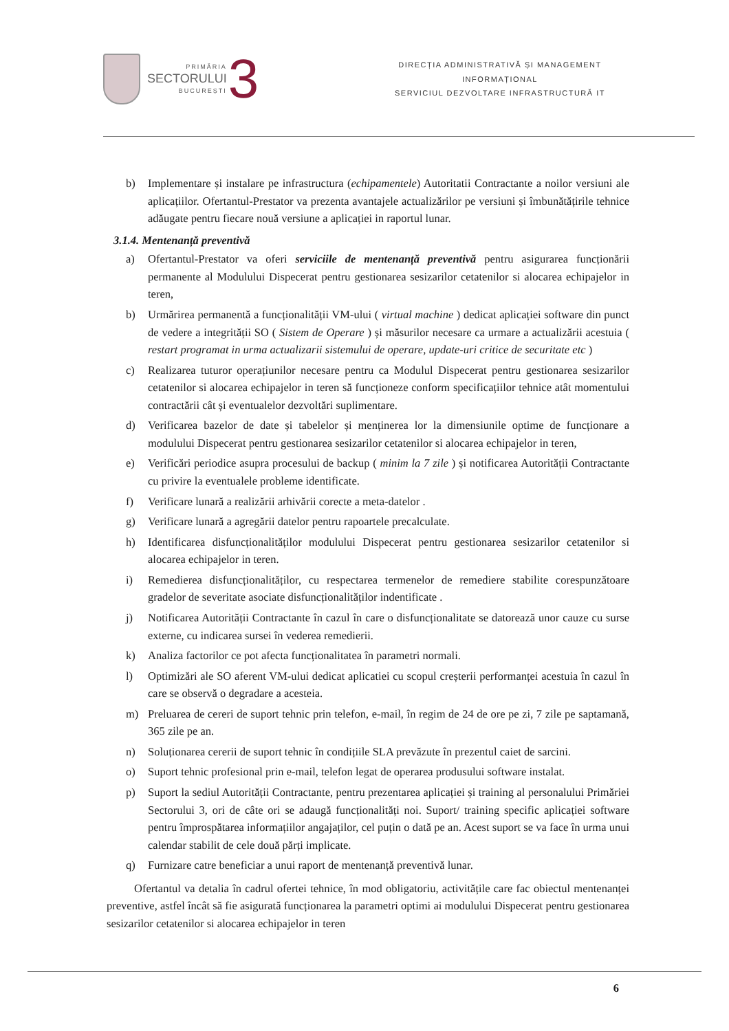PRIMĂRIA
SECTORULUI
BUCUREȘTI
3
DIRECȚIA ADMINISTRATIVĂ ȘI MANAGEMENT
INFORMAȚIONAL
SERVICIUL DEZVOLTARE INFRASTRUCTURĂ IT
b) Implementare și instalare pe infrastructura (echipamentele) Autoritatii Contractante a noilor versiuni ale aplicațiilor. Ofertantul-Prestator va prezenta avantajele actualizărilor pe versiuni și îmbunătățirile tehnice adăugate pentru fiecare nouă versiune a aplicației in raportul lunar.
3.1.4. Mentenanță preventivă
a) Ofertantul-Prestator va oferi serviciile de mentenanță preventivă pentru asigurarea funcționării permanente al Modulului Dispecerat pentru gestionarea sesizarilor cetatenilor si alocarea echipajelor in teren,
b) Urmărirea permanentă a funcționalității VM-ului ( virtual machine ) dedicat aplicației software din punct de vedere a integrității SO ( Sistem de Operare ) și măsurilor necesare ca urmare a actualizării acestuia ( restart programat in urma actualizarii sistemului de operare, update-uri critice de securitate etc )
c) Realizarea tuturor operațiunilor necesare pentru ca Modulul Dispecerat pentru gestionarea sesizarilor cetatenilor si alocarea echipajelor in teren să funcționeze conform specificațiilor tehnice atât momentului contractării cât și eventualelor dezvoltări suplimentare.
d) Verificarea bazelor de date și tabelelor și menținerea lor la dimensiunile optime de funcționare a modulului Dispecerat pentru gestionarea sesizarilor cetatenilor si alocarea echipajelor in teren,
e) Verificări periodice asupra procesului de backup ( minim la 7 zile ) și notificarea Autorității Contractante cu privire la eventualele probleme identificate.
f) Verificare lunară a realizării arhivării corecte a meta-datelor .
g) Verificare lunară a agregării datelor pentru rapoartele precalculate.
h) Identificarea disfuncționalităților modulului Dispecerat pentru gestionarea sesizarilor cetatenilor si alocarea echipajelor in teren.
i) Remedierea disfuncționalităților, cu respectarea termenelor de remediere stabilite corespunzătoare gradelor de severitate asociate disfuncționalităților indentificate .
j) Notificarea Autorității Contractante în cazul în care o disfuncționalitate se datorează unor cauze cu surse externe, cu indicarea sursei în vederea remedierii.
k) Analiza factorilor ce pot afecta funcționalitatea în parametri normali.
l) Optimizări ale SO aferent VM-ului dedicat aplicatiei cu scopul creșterii performanței acestuia în cazul în care se observă o degradare a acesteia.
m) Preluarea de cereri de suport tehnic prin telefon, e-mail, în regim de 24 de ore pe zi, 7 zile pe saptamană, 365 zile pe an.
n) Soluționarea cererii de suport tehnic în condițiile SLA prevăzute în prezentul caiet de sarcini.
o) Suport tehnic profesional prin e-mail, telefon legat de operarea produsului software instalat.
p) Suport la sediul Autorității Contractante, pentru prezentarea aplicației și training al personalului Primăriei Sectorului 3, ori de câte ori se adaugă funcționalități noi. Suport/ training specific aplicației software pentru împrospătarea informațiilor angajaților, cel puțin o dată pe an. Acest suport se va face în urma unui calendar stabilit de cele două părți implicate.
q) Furnizare catre beneficiar a unui raport de mentenanță preventivă lunar.
Ofertantul va detalia în cadrul ofertei tehnice, în mod obligatoriu, activitățile care fac obiectul mentenanței preventive, astfel încât să fie asigurată funcționarea la parametri optimi ai modulului Dispecerat pentru gestionarea sesizarilor cetatenilor si alocarea echipajelor in teren
6